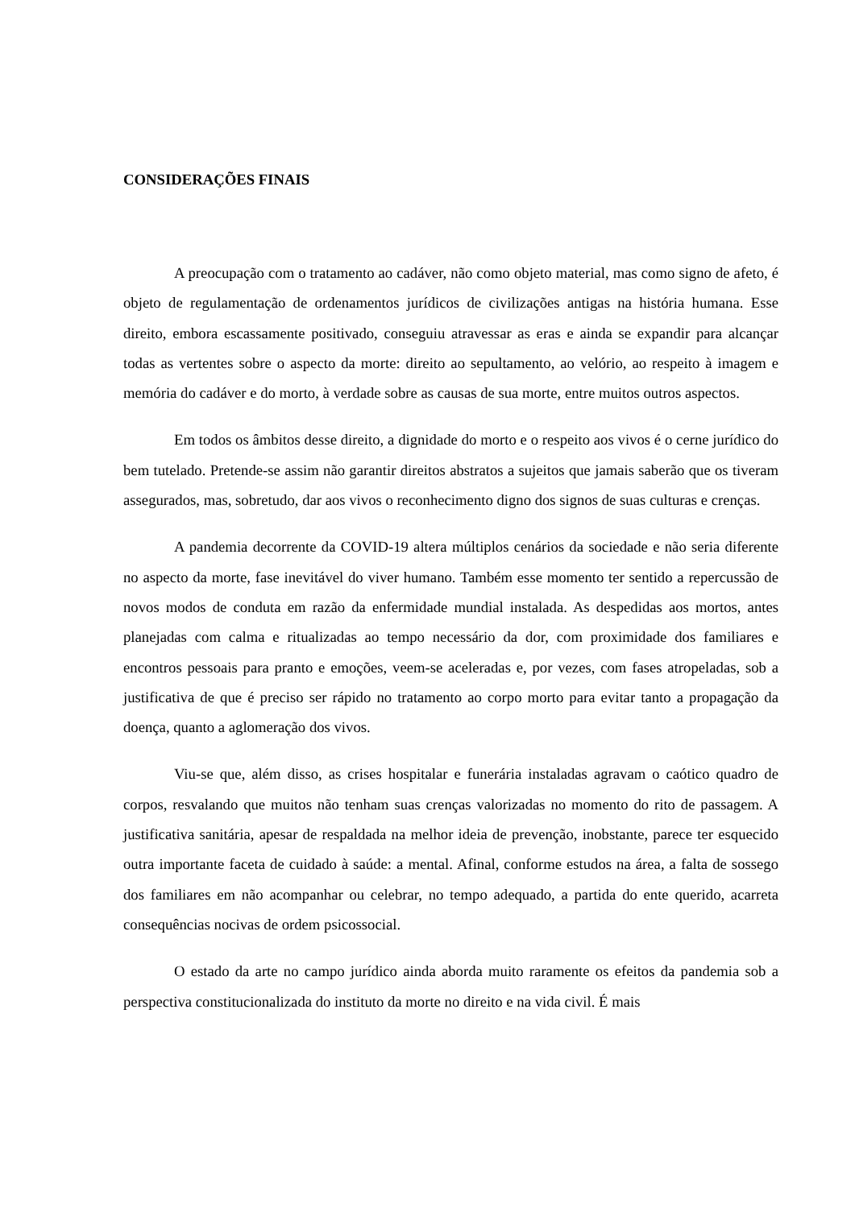CONSIDERAÇÕES FINAIS
A preocupação com o tratamento ao cadáver, não como objeto material, mas como signo de afeto, é objeto de regulamentação de ordenamentos jurídicos de civilizações antigas na história humana. Esse direito, embora escassamente positivado, conseguiu atravessar as eras e ainda se expandir para alcançar todas as vertentes sobre o aspecto da morte: direito ao sepultamento, ao velório, ao respeito à imagem e memória do cadáver e do morto, à verdade sobre as causas de sua morte, entre muitos outros aspectos.
Em todos os âmbitos desse direito, a dignidade do morto e o respeito aos vivos é o cerne jurídico do bem tutelado. Pretende-se assim não garantir direitos abstratos a sujeitos que jamais saberão que os tiveram assegurados, mas, sobretudo, dar aos vivos o reconhecimento digno dos signos de suas culturas e crenças.
A pandemia decorrente da COVID-19 altera múltiplos cenários da sociedade e não seria diferente no aspecto da morte, fase inevitável do viver humano. Também esse momento ter sentido a repercussão de novos modos de conduta em razão da enfermidade mundial instalada. As despedidas aos mortos, antes planejadas com calma e ritualizadas ao tempo necessário da dor, com proximidade dos familiares e encontros pessoais para pranto e emoções, veem-se aceleradas e, por vezes, com fases atropeladas, sob a justificativa de que é preciso ser rápido no tratamento ao corpo morto para evitar tanto a propagação da doença, quanto a aglomeração dos vivos.
Viu-se que, além disso, as crises hospitalar e funerária instaladas agravam o caótico quadro de corpos, resvalando que muitos não tenham suas crenças valorizadas no momento do rito de passagem. A justificativa sanitária, apesar de respaldada na melhor ideia de prevenção, inobstante, parece ter esquecido outra importante faceta de cuidado à saúde: a mental. Afinal, conforme estudos na área, a falta de sossego dos familiares em não acompanhar ou celebrar, no tempo adequado, a partida do ente querido, acarreta consequências nocivas de ordem psicossocial.
O estado da arte no campo jurídico ainda aborda muito raramente os efeitos da pandemia sob a perspectiva constitucionalizada do instituto da morte no direito e na vida civil. É mais